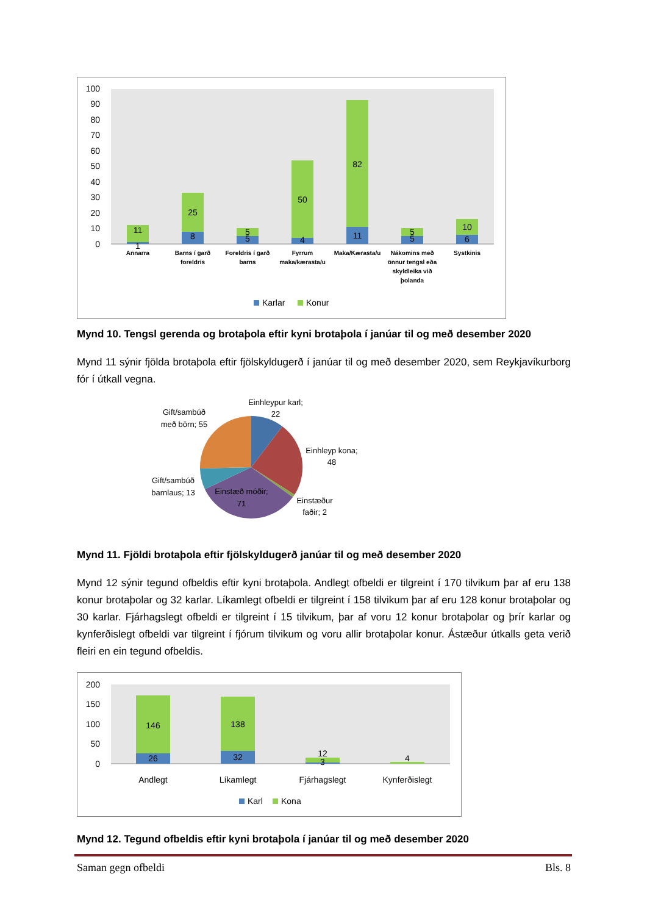100
90
80
70
60
50
40
30
20
10
0
11
1
25
8
5
5
50
4
82
11
5
5
10
6
Annarra
Barns í garð
foreldris
Foreldris í garð
barns
Fyrrum
maka/kærasta/u
Maka/Kærasta/u
Nákomins með
önnur tengsl eða
skyldleika við
þolanda
Systkinis
Karlar
Konur
Mynd 10. Tengsl gerenda og brotaþola eftir kyni brotaþola í janúar til og með desember 2020
Mynd 11 sýnir fjölda brotaþola eftir fjölskyldugerð í janúar til og með desember 2020, sem Reykjavíkurborg fór í útkall vegna.
Einhleypur karl;
22
Gift/sambúð
með börn; 55
Einhleyp kona;
48
Gift/sambúð
barnlaus; 13
Einstæð móðir;
71
Einstæður
faðir; 2
Mynd 11. Fjöldi brotaþola eftir fjölskyldugerð janúar til og með desember 2020
Mynd 12 sýnir tegund ofbeldis eftir kyni brotaþola. Andlegt ofbeldi er tilgreint í 170 tilvikum þar af eru 138 konur brotaþolar og 32 karlar. Líkamlegt ofbeldi er tilgreint í 158 tilvikum þar af eru 128 konur brotaþolar og 30 karlar. Fjárhagslegt ofbeldi er tilgreint í 15 tilvikum, þar af voru 12 konur brotaþolar og þrír karlar og kynferðislegt ofbeldi var tilgreint í fjórum tilvikum og voru allir brotaþolar konur. Ástæður útkalls geta verið fleiri en ein tegund ofbeldis.
200
150
100
50
0
146
26
138
32
12
3
4
Andlegt
Líkamlegt
Fjárhagslegt
Kynferðislegt
Karl
Kona
Mynd 12. Tegund ofbeldis eftir kyni brotaþola í janúar til og með desember 2020
Saman gegn ofbeldi Bls. 8